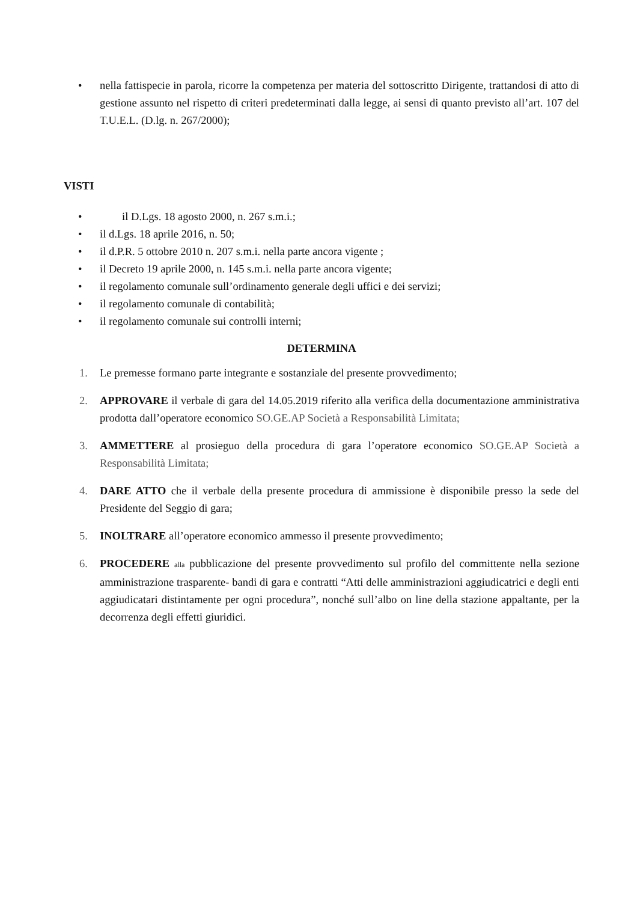• nella fattispecie in parola, ricorre la competenza per materia del sottoscritto Dirigente, trattandosi di atto di gestione assunto nel rispetto di criteri predeterminati dalla legge, ai sensi di quanto previsto all’art. 107 del T.U.E.L. (D.lg. n. 267/2000);
VISTI
• il D.Lgs. 18 agosto 2000, n. 267 s.m.i.;
• il d.Lgs. 18 aprile 2016, n. 50;
• il d.P.R. 5 ottobre 2010 n. 207 s.m.i. nella parte ancora vigente ;
• il Decreto 19 aprile 2000, n. 145 s.m.i. nella parte ancora vigente;
• il regolamento comunale sull’ordinamento generale degli uffici e dei servizi;
• il regolamento comunale di contabilità;
• il regolamento comunale sui controlli interni;
DETERMINA
1. Le premesse formano parte integrante e sostanziale del presente provvedimento;
2. APPROVARE il verbale di gara del 14.05.2019 riferito alla verifica della documentazione amministrativa prodotta dall’operatore economico SO.GE.AP Società a Responsabilità Limitata;
3. AMMETTERE al prosieguo della procedura di gara l’operatore economico SO.GE.AP Società a Responsabilità Limitata;
4. DARE ATTO che il verbale della presente procedura di ammissione è disponibile presso la sede del Presidente del Seggio di gara;
5. INOLTRARE all’operatore economico ammesso il presente provvedimento;
6. PROCEDERE alla pubblicazione del presente provvedimento sul profilo del committente nella sezione amministrazione trasparente- bandi di gara e contratti “Atti delle amministrazioni aggiudicatrici e degli enti aggiudicatari distintamente per ogni procedura”, nonché sull’albo on line della stazione appaltante, per la decorrenza degli effetti giuridici.